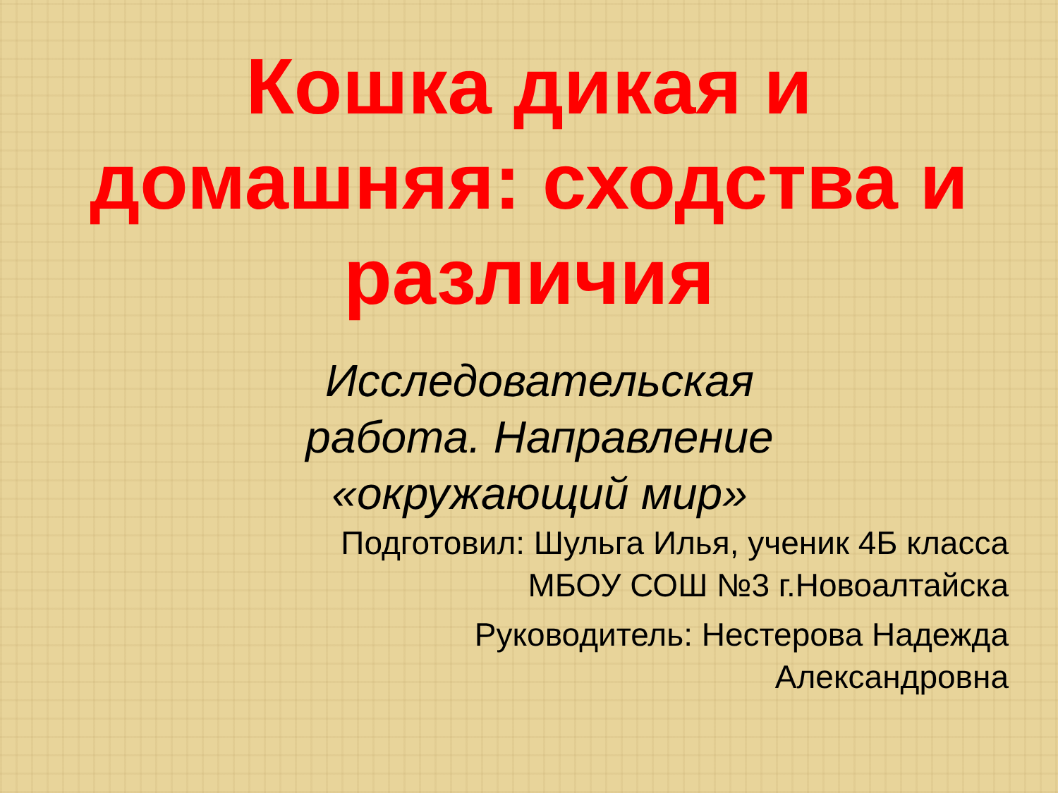Кошка дикая и
домашняя: сходства и
различия
Исследовательская работа. Направление «окружающий мир»
Подготовил: Шульга Илья, ученик 4Б класса
МБОУ СОШ №3 г.Новоалтайска
Руководитель: Нестерова Надежда
Александровна